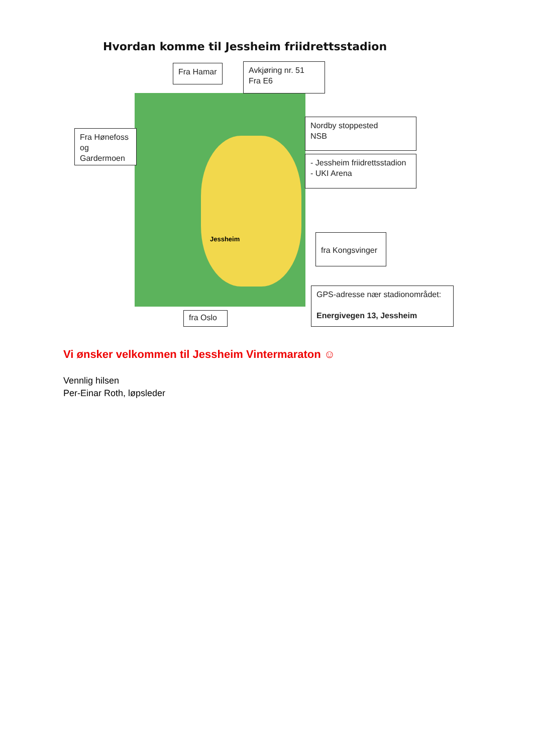Hvordan komme til Jessheim friidrettsstadion
Jessheim
Fra Hamar
Avkjøring nr. 51
Fra E6
Fra Hønefoss
og
Gardermoen
Nordby stoppested
NSB
- Jessheim friidrettsstadion
- UKI Arena
fra Kongsvinger
GPS-adresse nær stadionområdet:
Energivegen 13, Jessheim
fra Oslo
Vi ønsker velkommen til Jessheim Vintermaraton ☺
Vennlig hilsen
Per-Einar Roth, løpsleder